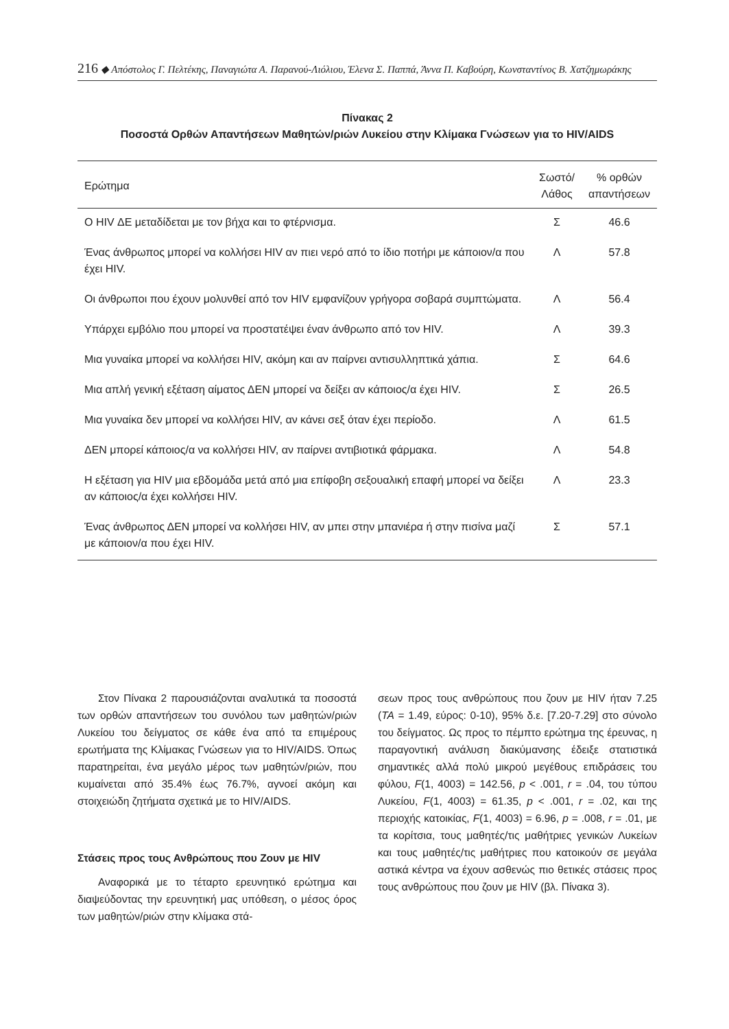216 ◆ Απόστολος Γ. Πελτέκης, Παναγιώτα Α. Παρανού-Λιόλιου, Έλενα Σ. Παππά, Άννα Π. Καβούρη, Κωνσταντίνος Β. Χατζημωράκης
Πίνακας 2
Ποσοστά Ορθών Απαντήσεων Μαθητών/ριών Λυκείου στην Κλίμακα Γνώσεων για το HIV/AIDS
| Ερώτημα | Σωστό/ Λάθος | % ορθών απαντήσεων |
| --- | --- | --- |
| Ο HIV ΔΕ μεταδίδεται με τον βήχα και το φτέρνισμα. | Σ | 46.6 |
| Ένας άνθρωπος μπορεί να κολλήσει HIV αν πιει νερό από το ίδιο ποτήρι με κάποιον/α που έχει HIV. | Λ | 57.8 |
| Οι άνθρωποι που έχουν μολυνθεί από τον HIV εμφανίζουν γρήγορα σοβαρά συμπτώματα. | Λ | 56.4 |
| Υπάρχει εμβόλιο που μπορεί να προστατέψει έναν άνθρωπο από τον HIV. | Λ | 39.3 |
| Μια γυναίκα μπορεί να κολλήσει HIV, ακόμη και αν παίρνει αντισυλληπτικά χάπια. | Σ | 64.6 |
| Μια απλή γενική εξέταση αίματος ΔΕΝ μπορεί να δείξει αν κάποιος/α έχει HIV. | Σ | 26.5 |
| Μια γυναίκα δεν μπορεί να κολλήσει HIV, αν κάνει σεξ όταν έχει περίοδο. | Λ | 61.5 |
| ΔΕΝ μπορεί κάποιος/α να κολλήσει HIV, αν παίρνει αντιβιοτικά φάρμακα. | Λ | 54.8 |
| Η εξέταση για HIV μια εβδομάδα μετά από μια επίφοβη σεξουαλική επαφή μπορεί να δείξει αν κάποιος/α έχει κολλήσει HIV. | Λ | 23.3 |
| Ένας άνθρωπος ΔΕΝ μπορεί να κολλήσει HIV, αν μπει στην μπανιέρα ή στην πισίνα μαζί με κάποιον/α που έχει HIV. | Σ | 57.1 |
Στον Πίνακα 2 παρουσιάζονται αναλυτικά τα ποσοστά των ορθών απαντήσεων του συνόλου των μαθητών/ριών Λυκείου του δείγματος σε κάθε ένα από τα επιμέρους ερωτήματα της Κλίμακας Γνώσεων για το HIV/AIDS. Όπως παρατηρείται, ένα μεγάλο μέρος των μαθητών/ριών, που κυμαίνεται από 35.4% έως 76.7%, αγνοεί ακόμη και στοιχειώδη ζητήματα σχετικά με το HIV/AIDS.
Στάσεις προς τους Ανθρώπους που Ζουν με HIV
Αναφορικά με το τέταρτο ερευνητικό ερώτημα και διαψεύδοντας την ερευνητική μας υπόθεση, ο μέσος όρος των μαθητών/ριών στην κλίμακα στά-
σεων προς τους ανθρώπους που ζουν με HIV ήταν 7.25 (ΤΑ = 1.49, εύρος: 0-10), 95% δ.ε. [7.20-7.29] στο σύνολο του δείγματος. Ως προς το πέμπτο ερώτημα της έρευνας, η παραγοντική ανάλυση διακύμανσης έδειξε στατιστικά σημαντικές αλλά πολύ μικρού μεγέθους επιδράσεις του φύλου, F(1, 4003) = 142.56, p < .001, r = .04, του τύπου Λυκείου, F(1, 4003) = 61.35, p < .001, r = .02, και της περιοχής κατοικίας, F(1, 4003) = 6.96, p = .008, r = .01, με τα κορίτσια, τους μαθητές/τις μαθήτριες γενικών Λυκείων και τους μαθητές/τις μαθήτριες που κατοικούν σε μεγάλα αστικά κέντρα να έχουν ασθενώς πιο θετικές στάσεις προς τους ανθρώπους που ζουν με HIV (βλ. Πίνακα 3).